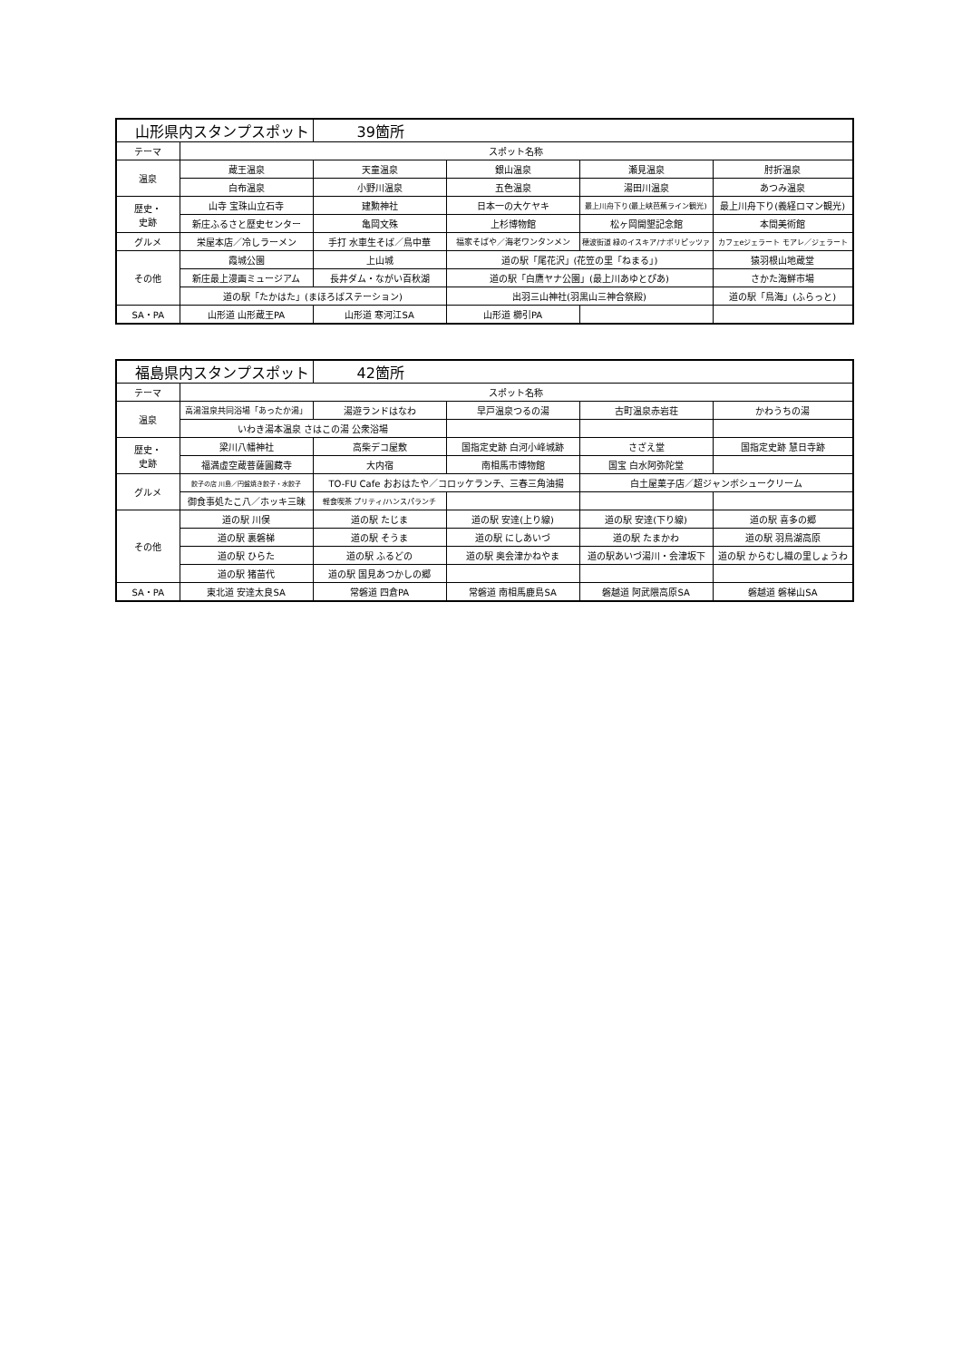| 山形県内スタンプスポット | | 39箇所 | | | |
| --- | --- | --- | --- | --- | --- |
| テーマ | スポット名称 | | | | |
| 温泉 | 蔵王温泉 | 天童温泉 | 銀山温泉 | 瀬見温泉 | 肘折温泉 |
| | 白布温泉 | 小野川温泉 | 五色温泉 | 湯田川温泉 | あつみ温泉 |
| 歴史・ 史跡 | 山寺 宝珠山立石寺 | 建勲神社 | 日本一の大ケヤキ | 最上川舟下り(最上峡芭蕉ライン観光) | 最上川舟下り(義経ロマン観光) |
| | 新庄ふるさと歴史センター | 亀岡文殊 | 上杉博物館 | 松ヶ岡開墾記念館 | 本間美術館 |
| グルメ | 栄屋本店／冷しラーメン | 手打 水車生そば／鳥中華 | 福家そばや／海老ワンタンメン | 穂波街道 緑のイスキア/ナポリピッツァ | カフェeジェラート モアレ／ジェラート |
| その他 | 霞城公園 | 上山城 | 道の駅「尾花沢」(花笠の里「ねまる」) | | 猿羽根山地蔵堂 |
| | 新庄最上漫画ミュージアム | 長井ダム・ながい百秋湖 | 道の駅「白鷹ヤナ公園」(最上川あゆとぴあ) | | さかた海鮮市場 |
| | 道の駅「たかはた」(まほろばステーション) | | 出羽三山神社(羽黒山三神合祭殿) | | 道の駅「鳥海」(ふらっと) |
| SA・PA | 山形道 山形蔵王PA | 山形道 寒河江SA | 山形道 櫛引PA | | |
| 福島県内スタンプスポット | | 42箇所 | | | |
| --- | --- | --- | --- | --- | --- |
| テーマ | スポット名称 | | | | |
| 温泉 | 高湯温泉共同浴場「あったか湯」 | 湯遊ランドはなわ | 早戸温泉つるの湯 | 古町温泉赤岩荘 | かわうちの湯 |
| | いわき湯本温泉 さはこの湯 公衆浴場 | | | | |
| 歴史・ 史跡 | 梁川八幡神社 | 高柴デコ屋敷 | 国指定史跡 白河小峰城跡 | さざえ堂 | 国指定史跡 慧日寺跡 |
| | 福満虚空蔵菩薩圓藏寺 | 大内宿 | 南相馬市博物館 | 国宝 白水阿弥陀堂 | |
| グルメ | 餃子の店 川島／円盤焼き餃子・水餃子 | TO-FU Cafe おおはたや／コロッケランチ、三春三角油揚 | | 白土屋菓子店／超ジャンボシュークリーム | |
| | 御食事処たこ八／ホッキ三昧 | 軽食喫茶 プリティ/ハンスパランチ | | | |
| その他 | 道の駅 川俣 | 道の駅 たじま | 道の駅 安達(上り線) | 道の駅 安達(下り線) | 道の駅 喜多の郷 |
| | 道の駅 裏磐梯 | 道の駅 そうま | 道の駅 にしあいづ | 道の駅 たまかわ | 道の駅 羽鳥湖高原 |
| | 道の駅 ひらた | 道の駅 ふるどの | 道の駅 奥会津かねやま | 道の駅あいづ湯川・会津坂下 | 道の駅 からむし織の里しょうわ |
| | 道の駅 猪苗代 | 道の駅 国見あつかしの郷 | | | |
| SA・PA | 東北道 安達太良SA | 常磐道 四倉PA | 常磐道 南相馬鹿島SA | 磐越道 阿武隈高原SA | 磐越道 磐梯山SA |